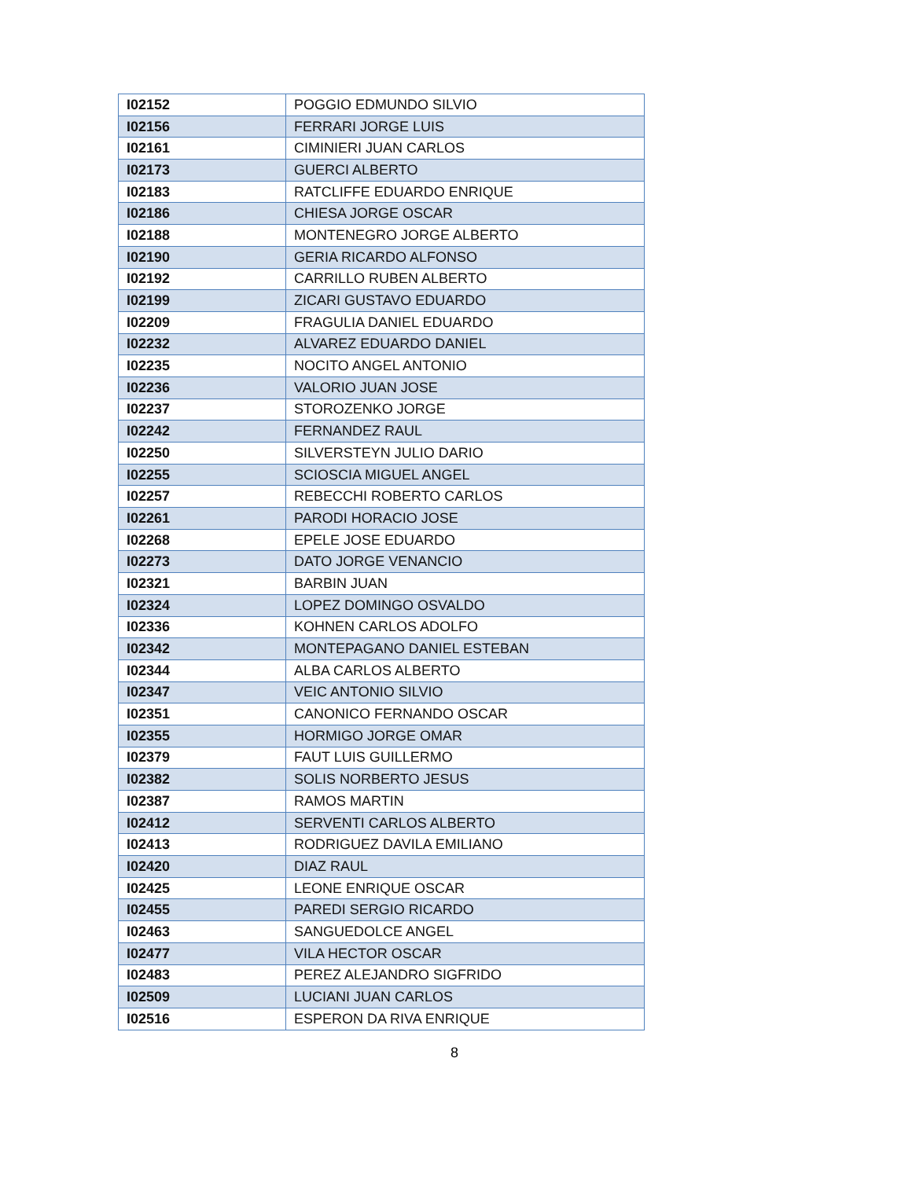| I02152 | POGGIO EDMUNDO SILVIO |
| I02156 | FERRARI JORGE LUIS |
| I02161 | CIMINIERI JUAN CARLOS |
| I02173 | GUERCI ALBERTO |
| I02183 | RATCLIFFE EDUARDO ENRIQUE |
| I02186 | CHIESA JORGE OSCAR |
| I02188 | MONTENEGRO JORGE ALBERTO |
| I02190 | GERIA RICARDO ALFONSO |
| I02192 | CARRILLO RUBEN ALBERTO |
| I02199 | ZICARI GUSTAVO EDUARDO |
| I02209 | FRAGULIA DANIEL EDUARDO |
| I02232 | ALVAREZ EDUARDO DANIEL |
| I02235 | NOCITO ANGEL ANTONIO |
| I02236 | VALORIO JUAN JOSE |
| I02237 | STOROZENKO JORGE |
| I02242 | FERNANDEZ RAUL |
| I02250 | SILVERSTEYN JULIO DARIO |
| I02255 | SCIOSCIA MIGUEL ANGEL |
| I02257 | REBECCHI ROBERTO CARLOS |
| I02261 | PARODI HORACIO JOSE |
| I02268 | EPELE JOSE EDUARDO |
| I02273 | DATO JORGE VENANCIO |
| I02321 | BARBIN JUAN |
| I02324 | LOPEZ DOMINGO OSVALDO |
| I02336 | KOHNEN CARLOS ADOLFO |
| I02342 | MONTEPAGANO DANIEL ESTEBAN |
| I02344 | ALBA CARLOS ALBERTO |
| I02347 | VEIC ANTONIO SILVIO |
| I02351 | CANONICO FERNANDO OSCAR |
| I02355 | HORMIGO JORGE OMAR |
| I02379 | FAUT LUIS GUILLERMO |
| I02382 | SOLIS NORBERTO JESUS |
| I02387 | RAMOS MARTIN |
| I02412 | SERVENTI CARLOS ALBERTO |
| I02413 | RODRIGUEZ DAVILA EMILIANO |
| I02420 | DIAZ RAUL |
| I02425 | LEONE ENRIQUE OSCAR |
| I02455 | PAREDI SERGIO RICARDO |
| I02463 | SANGUEDOLCE ANGEL |
| I02477 | VILA HECTOR OSCAR |
| I02483 | PEREZ ALEJANDRO SIGFRIDO |
| I02509 | LUCIANI JUAN CARLOS |
| I02516 | ESPERON DA RIVA ENRIQUE |
8